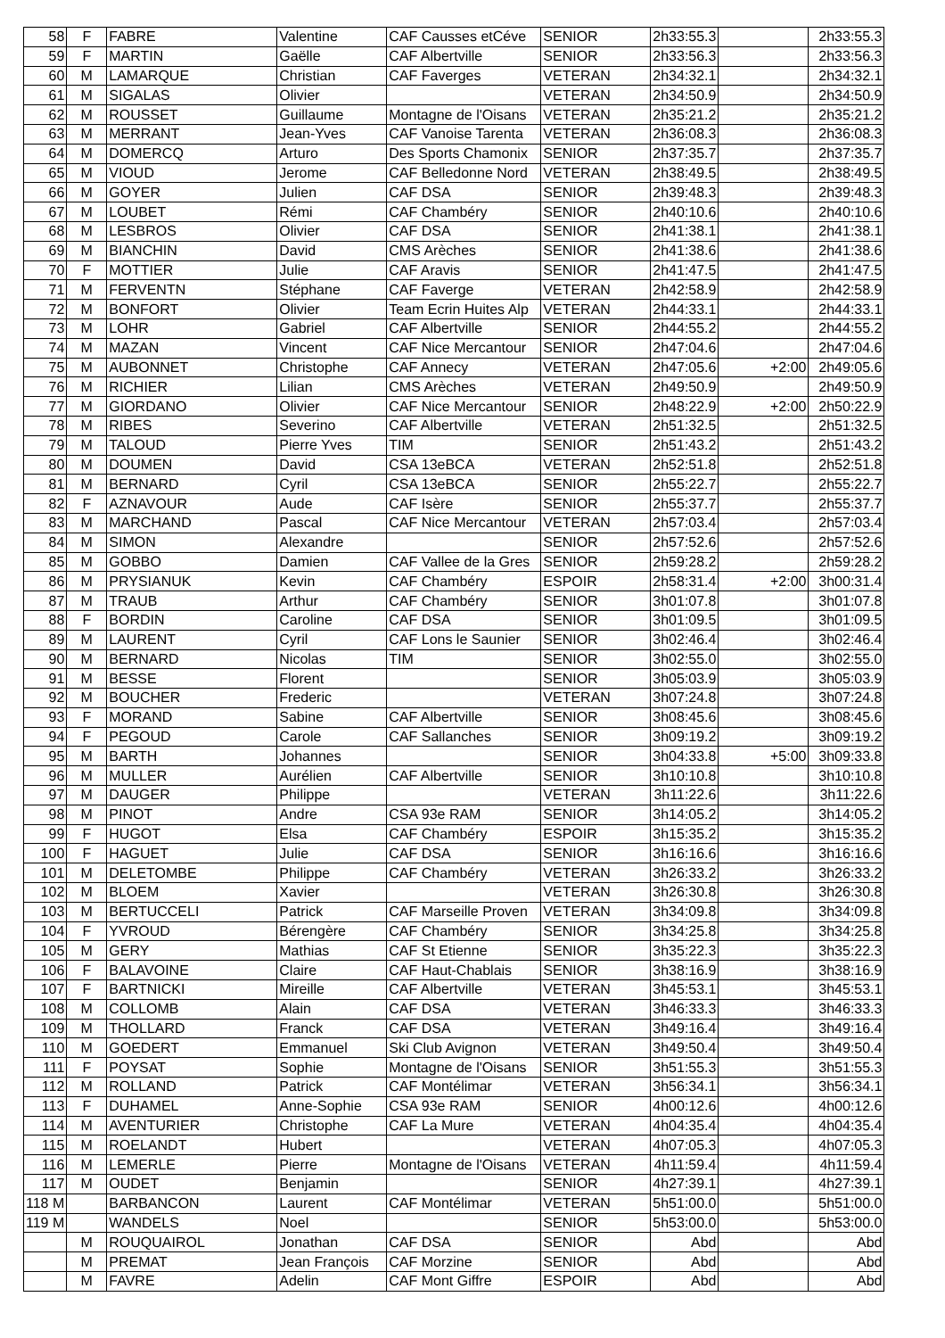| 58 | F | FABRE | Valentine | CAF Causses etCéve | SENIOR | 2h33:55.3 | | 2h33:55.3 |
| 59 | F | MARTIN | Gaëlle | CAF Albertville | SENIOR | 2h33:56.3 | | 2h33:56.3 |
| 60 | M | LAMARQUE | Christian | CAF Faverges | VETERAN | 2h34:32.1 | | 2h34:32.1 |
| 61 | M | SIGALAS | Olivier | | VETERAN | 2h34:50.9 | | 2h34:50.9 |
| 62 | M | ROUSSET | Guillaume | Montagne de l'Oisans | VETERAN | 2h35:21.2 | | 2h35:21.2 |
| 63 | M | MERRANT | Jean-Yves | CAF Vanoise Tarenta | VETERAN | 2h36:08.3 | | 2h36:08.3 |
| 64 | M | DOMERCQ | Arturo | Des Sports Chamonix | SENIOR | 2h37:35.7 | | 2h37:35.7 |
| 65 | M | VIOUD | Jerome | CAF Belledonne Nord | VETERAN | 2h38:49.5 | | 2h38:49.5 |
| 66 | M | GOYER | Julien | CAF DSA | SENIOR | 2h39:48.3 | | 2h39:48.3 |
| 67 | M | LOUBET | Rémi | CAF Chambéry | SENIOR | 2h40:10.6 | | 2h40:10.6 |
| 68 | M | LESBROS | Olivier | CAF DSA | SENIOR | 2h41:38.1 | | 2h41:38.1 |
| 69 | M | BIANCHIN | David | CMS Arèches | SENIOR | 2h41:38.6 | | 2h41:38.6 |
| 70 | F | MOTTIER | Julie | CAF Aravis | SENIOR | 2h41:47.5 | | 2h41:47.5 |
| 71 | M | FERVENTN | Stéphane | CAF Faverge | VETERAN | 2h42:58.9 | | 2h42:58.9 |
| 72 | M | BONFORT | Olivier | Team Ecrin Huites Alp | VETERAN | 2h44:33.1 | | 2h44:33.1 |
| 73 | M | LOHR | Gabriel | CAF Albertville | SENIOR | 2h44:55.2 | | 2h44:55.2 |
| 74 | M | MAZAN | Vincent | CAF Nice Mercantour | SENIOR | 2h47:04.6 | | 2h47:04.6 |
| 75 | M | AUBONNET | Christophe | CAF Annecy | VETERAN | 2h47:05.6 | +2:00 | 2h49:05.6 |
| 76 | M | RICHIER | Lilian | CMS Arèches | VETERAN | 2h49:50.9 | | 2h49:50.9 |
| 77 | M | GIORDANO | Olivier | CAF Nice Mercantour | SENIOR | 2h48:22.9 | +2:00 | 2h50:22.9 |
| 78 | M | RIBES | Severino | CAF Albertville | VETERAN | 2h51:32.5 | | 2h51:32.5 |
| 79 | M | TALOUD | Pierre Yves | TIM | SENIOR | 2h51:43.2 | | 2h51:43.2 |
| 80 | M | DOUMEN | David | CSA 13eBCA | VETERAN | 2h52:51.8 | | 2h52:51.8 |
| 81 | M | BERNARD | Cyril | CSA 13eBCA | SENIOR | 2h55:22.7 | | 2h55:22.7 |
| 82 | F | AZNAVOUR | Aude | CAF Isère | SENIOR | 2h55:37.7 | | 2h55:37.7 |
| 83 | M | MARCHAND | Pascal | CAF Nice Mercantour | VETERAN | 2h57:03.4 | | 2h57:03.4 |
| 84 | M | SIMON | Alexandre | | SENIOR | 2h57:52.6 | | 2h57:52.6 |
| 85 | M | GOBBO | Damien | CAF Vallee de la Gres | SENIOR | 2h59:28.2 | | 2h59:28.2 |
| 86 | M | PRYSIANUK | Kevin | CAF Chambéry | ESPOIR | 2h58:31.4 | +2:00 | 3h00:31.4 |
| 87 | M | TRAUB | Arthur | CAF Chambéry | SENIOR | 3h01:07.8 | | 3h01:07.8 |
| 88 | F | BORDIN | Caroline | CAF DSA | SENIOR | 3h01:09.5 | | 3h01:09.5 |
| 89 | M | LAURENT | Cyril | CAF Lons le Saunier | SENIOR | 3h02:46.4 | | 3h02:46.4 |
| 90 | M | BERNARD | Nicolas | TIM | SENIOR | 3h02:55.0 | | 3h02:55.0 |
| 91 | M | BESSE | Florent | | SENIOR | 3h05:03.9 | | 3h05:03.9 |
| 92 | M | BOUCHER | Frederic | | VETERAN | 3h07:24.8 | | 3h07:24.8 |
| 93 | F | MORAND | Sabine | CAF Albertville | SENIOR | 3h08:45.6 | | 3h08:45.6 |
| 94 | F | PEGOUD | Carole | CAF Sallanches | SENIOR | 3h09:19.2 | | 3h09:19.2 |
| 95 | M | BARTH | Johannes | | SENIOR | 3h04:33.8 | +5:00 | 3h09:33.8 |
| 96 | M | MULLER | Aurélien | CAF Albertville | SENIOR | 3h10:10.8 | | 3h10:10.8 |
| 97 | M | DAUGER | Philippe | | VETERAN | 3h11:22.6 | | 3h11:22.6 |
| 98 | M | PINOT | Andre | CSA 93e RAM | SENIOR | 3h14:05.2 | | 3h14:05.2 |
| 99 | F | HUGOT | Elsa | CAF Chambéry | ESPOIR | 3h15:35.2 | | 3h15:35.2 |
| 100 | F | HAGUET | Julie | CAF DSA | SENIOR | 3h16:16.6 | | 3h16:16.6 |
| 101 | M | DELETOMBE | Philippe | CAF Chambéry | VETERAN | 3h26:33.2 | | 3h26:33.2 |
| 102 | M | BLOEM | Xavier | | VETERAN | 3h26:30.8 | | 3h26:30.8 |
| 103 | M | BERTUCCELI | Patrick | CAF Marseille Proven | VETERAN | 3h34:09.8 | | 3h34:09.8 |
| 104 | F | YVROUD | Bérengère | CAF Chambéry | SENIOR | 3h34:25.8 | | 3h34:25.8 |
| 105 | M | GERY | Mathias | CAF St Etienne | SENIOR | 3h35:22.3 | | 3h35:22.3 |
| 106 | F | BALAVOINE | Claire | CAF Haut-Chablais | SENIOR | 3h38:16.9 | | 3h38:16.9 |
| 107 | F | BARTNICKI | Mireille | CAF Albertville | VETERAN | 3h45:53.1 | | 3h45:53.1 |
| 108 | M | COLLOMB | Alain | CAF DSA | VETERAN | 3h46:33.3 | | 3h46:33.3 |
| 109 | M | THOLLARD | Franck | CAF DSA | VETERAN | 3h49:16.4 | | 3h49:16.4 |
| 110 | M | GOEDERT | Emmanuel | Ski Club Avignon | VETERAN | 3h49:50.4 | | 3h49:50.4 |
| 111 | F | POYSAT | Sophie | Montagne de l'Oisans | SENIOR | 3h51:55.3 | | 3h51:55.3 |
| 112 | M | ROLLAND | Patrick | CAF Montélimar | VETERAN | 3h56:34.1 | | 3h56:34.1 |
| 113 | F | DUHAMEL | Anne-Sophie | CSA 93e RAM | SENIOR | 4h00:12.6 | | 4h00:12.6 |
| 114 | M | AVENTURIER | Christophe | CAF La Mure | VETERAN | 4h04:35.4 | | 4h04:35.4 |
| 115 | M | ROELANDT | Hubert | | VETERAN | 4h07:05.3 | | 4h07:05.3 |
| 116 | M | LEMERLE | Pierre | Montagne de l'Oisans | VETERAN | 4h11:59.4 | | 4h11:59.4 |
| 117 | M | OUDET | Benjamin | | SENIOR | 4h27:39.1 | | 4h27:39.1 |
| 118 M | | BARBANCON | Laurent | CAF Montélimar | VETERAN | 5h51:00.0 | | 5h51:00.0 |
| 119 M | | WANDELS | Noel | | SENIOR | 5h53:00.0 | | 5h53:00.0 |
| | M | ROUQUAIROL | Jonathan | CAF DSA | SENIOR | Abd | | Abd |
| | M | PREMAT | Jean François | CAF Morzine | SENIOR | Abd | | Abd |
| | M | FAVRE | Adelin | CAF Mont Giffre | ESPOIR | Abd | | Abd |